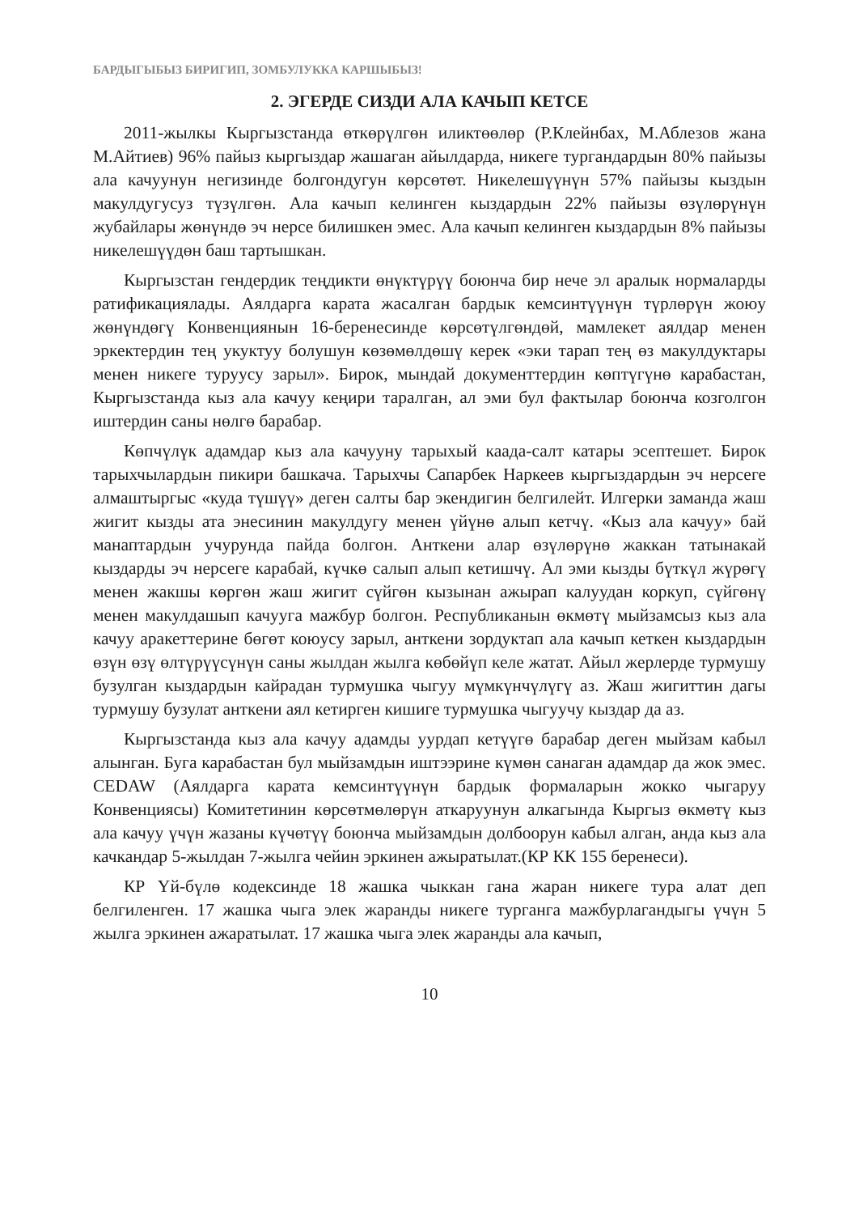БАРДЫГЫБЫЗ БИРИГИП, ЗОМБУЛУККА КАРШЫБЫЗ!
2. ЭГЕРДЕ СИЗДИ АЛА КАЧЫП КЕТСЕ
2011-жылкы Кыргызстанда өткөрүлгөн иликтөөлөр (Р.Клейнбах, М.Аблезов жана М.Айтиев) 96% пайыз кыргыздар жашаган айылдарда, никеге тургандардын 80% пайызы ала качуунун негизинде болгондугун көрсөтөт. Никелешүүнүн 57% пайызы кыздын макулдугусуз түзүлгөн. Ала качып келинген кыздардын 22% пайызы өзүлөрүнүн жубайлары жөнүндө эч нерсе билишкен эмес. Ала качып келинген кыздардын 8% пайызы никелешүүдөн баш тартышкан.
Кыргызстан гендердик теңдикти өнүктүрүү боюнча бир нече эл аралык нормаларды ратификациялады. Аялдарга карата жасалган бардык кемсинтүүнүн түрлөрүн жоюу жөнүндөгү Конвенциянын 16-беренесинде көрсөтүлгөндөй, мамлекет аялдар менен эркектердин тең укуктуу болушун көзөмөлдөшү керек «эки тарап тең өз макулдуктары менен никеге туруусу зарыл». Бирок, мындай документтердин көптүгүнө карабастан, Кыргызстанда кыз ала качуу кеңири таралган, ал эми бул фактылар боюнча козголгон иштердин саны нөлгө барабар.
Көпчүлүк адамдар кыз ала качууну тарыхый каада-салт катары эсептешет. Бирок тарыхчылардын пикири башкача. Тарыхчы Сапарбек Наркеев кыргыздардын эч нерсеге алмаштыргыс «куда түшүү» деген салты бар экендигин белгилейт. Илгерки заманда жаш жигит кызды ата энесинин макулдугу менен үйүнө алып кетчү. «Кыз ала качуу» бай манаптардын учурунда пайда болгон. Анткени алар өзүлөрүнө жаккан татынакай кыздарды эч нерсеге карабай, күчкө салып алып кетишчү. Ал эми кызды бүткүл жүрөгү менен жакшы көргөн жаш жигит сүйгөн кызынан ажырап калуудан коркуп, сүйгөнү менен макулдашып качууга мажбур болгон. Республиканын өкмөтү мыйзамсыз кыз ала качуу аракеттерине бөгөт коюусу зарыл, анткени зордуктап ала качып кеткен кыздардын өзүн өзү өлтүрүүсүнүн саны жылдан жылга көбөйүп келе жатат. Айыл жерлерде турмушу бузулган кыздардын кайрадан турмушка чыгуу мүмкүнчүлүгү аз. Жаш жигиттин дагы турмушу бузулат анткени аял кетирген кишиге турмушка чыгуучу кыздар да аз.
Кыргызстанда кыз ала качуу адамды уурдап кетүүгө барабар деген мыйзам кабыл алынган. Буга карабастан бул мыйзамдын иштээрине күмөн санаган адамдар да жок эмес. CEDAW (Аялдарга карата кемсинтүүнүн бардык формаларын жокко чыгаруу Конвенциясы) Комитетинин көрсөтмөлөрүн аткаруунун алкагында Кыргыз өкмөтү кыз ала качуу үчүн жазаны күчөтүү боюнча мыйзамдын долбоорун кабыл алган, анда кыз ала качкандар 5-жылдан 7-жылга чейин эркинен ажыратылат.(КР КК 155 беренеси).
КР Үй-бүлө кодексинде 18 жашка чыккан гана жаран никеге тура алат деп белгиленген. 17 жашка чыга элек жаранды никеге турганга мажбурлагандыгы үчүн 5 жылга эркинен ажаратылат. 17 жашка чыга элек жаранды ала качып,
10